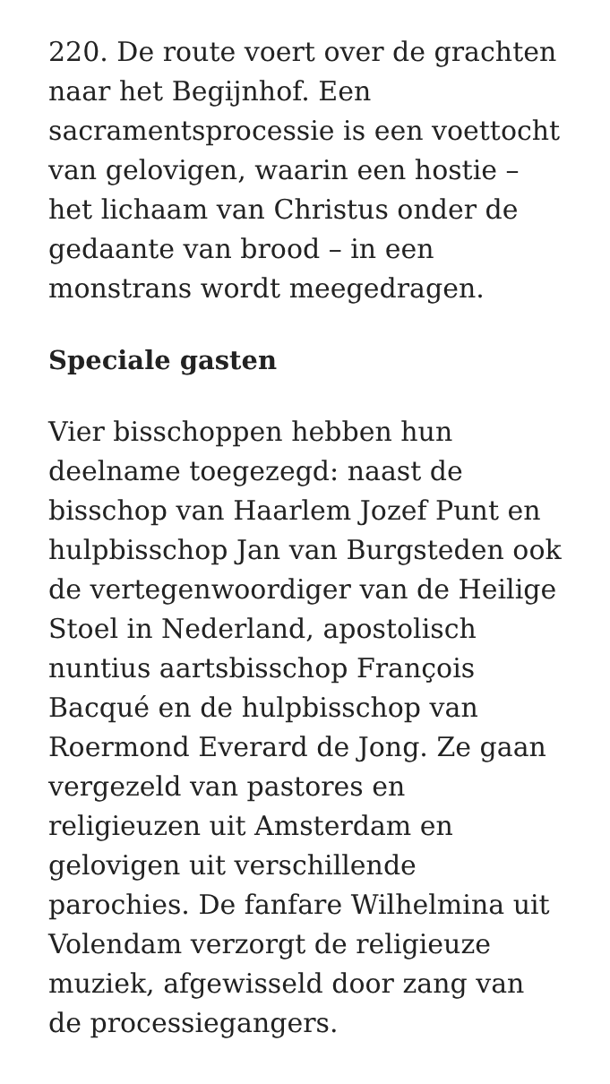220. De route voert over de grachten naar het Begijnhof. Een sacramentsprocessie is een voettocht van gelovigen, waarin een hostie – het lichaam van Christus onder de gedaante van brood – in een monstrans wordt meegedragen.
Speciale gasten
Vier bisschoppen hebben hun deelname toegezegd: naast de bisschop van Haarlem Jozef Punt en hulpbisschop Jan van Burgsteden ook de vertegenwoordiger van de Heilige Stoel in Nederland, apostolisch nuntius aartsbisschop François Bacqué en de hulpbisschop van Roermond Everard de Jong. Ze gaan vergezeld van pastores en religieuzen uit Amsterdam en gelovigen uit verschillende parochies. De fanfare Wilhelmina uit Volendam verzorgt de religieuze muziek, afgewisseld door zang van de processiegangers.